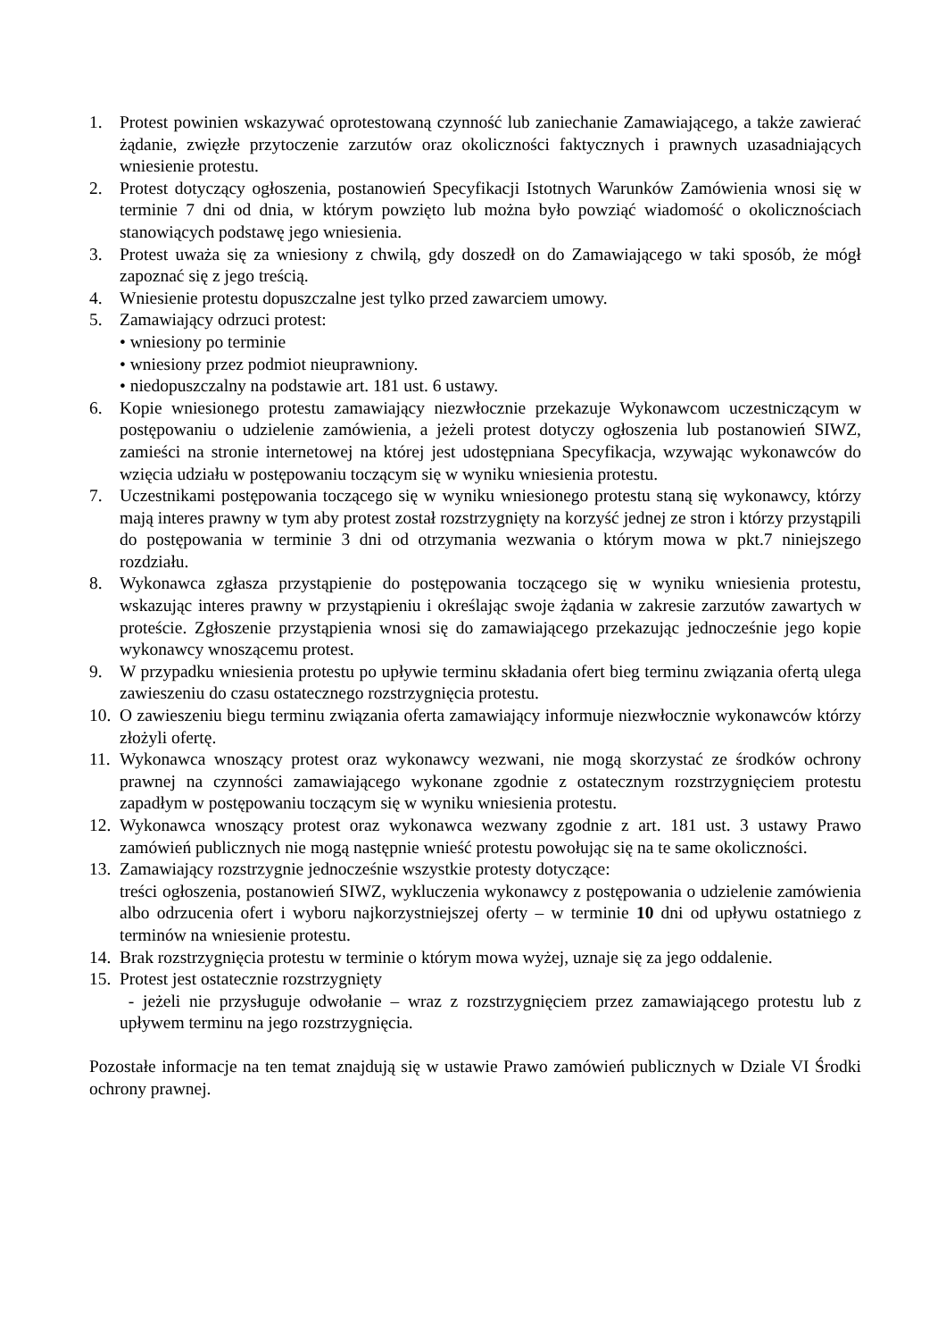1. Protest powinien wskazywać oprotestowaną czynność lub zaniechanie Zamawiającego, a także zawierać żądanie, zwięzłe przytoczenie zarzutów oraz okoliczności faktycznych i prawnych uzasadniających wniesienie protestu.
2. Protest dotyczący ogłoszenia, postanowień Specyfikacji Istotnych Warunków Zamówienia wnosi się w terminie 7 dni od dnia, w którym powzięto lub można było powziąć wiadomość o okolicznościach stanowiących podstawę jego wniesienia.
3. Protest uważa się za wniesiony z chwilą, gdy doszedł on do Zamawiającego w taki sposób, że mógł zapoznać się z jego treścią.
4. Wniesienie protestu dopuszczalne jest tylko przed zawarciem umowy.
5. Zamawiający odrzuci protest:
• wniesiony po terminie
• wniesiony przez podmiot nieuprawniony.
• niedopuszczalny na podstawie art. 181 ust. 6 ustawy.
6. Kopie wniesionego protestu zamawiający niezwłocznie przekazuje Wykonawcom uczestniczącym w postępowaniu o udzielenie zamówienia, a jeżeli protest dotyczy ogłoszenia lub postanowień SIWZ, zamieści na stronie internetowej na której jest udostępniana Specyfikacja, wzywając wykonawców do wzięcia udziału w postępowaniu toczącym się w wyniku wniesienia protestu.
7. Uczestnikami postępowania toczącego się w wyniku wniesionego protestu staną się wykonawcy, którzy mają interes prawny w tym aby protest został rozstrzygnięty na korzyść jednej ze stron i którzy przystąpili do postępowania w terminie 3 dni od otrzymania wezwania o którym mowa w pkt.7 niniejszego rozdziału.
8. Wykonawca zgłasza przystąpienie do postępowania toczącego się w wyniku wniesienia protestu, wskazując interes prawny w przystąpieniu i określając swoje żądania w zakresie zarzutów zawartych w proteście. Zgłoszenie przystąpienia wnosi się do zamawiającego przekazując jednocześnie jego kopie wykonawcy wnoszącemu protest.
9. W przypadku wniesienia protestu po upływie terminu składania ofert bieg terminu związania ofertą ulega zawieszeniu do czasu ostatecznego rozstrzygnięcia protestu.
10. O zawieszeniu biegu terminu związania oferta zamawiający informuje niezwłocznie wykonawców którzy złożyli ofertę.
11. Wykonawca wnoszący protest oraz wykonawcy wezwani, nie mogą skorzystać ze środków ochrony prawnej na czynności zamawiającego wykonane zgodnie z ostatecznym rozstrzygnięciem protestu zapadłym w postępowaniu toczącym się w wyniku wniesienia protestu.
12. Wykonawca wnoszący protest oraz wykonawca wezwany zgodnie z art. 181 ust. 3 ustawy Prawo zamówień publicznych nie mogą następnie wnieść protestu powołując się na te same okoliczności.
13. Zamawiający rozstrzygnie jednocześnie wszystkie protesty dotyczące:
treści ogłoszenia, postanowień SIWZ, wykluczenia wykonawcy z postępowania o udzielenie zamówienia albo odrzucenia ofert i wyboru najkorzystniejszej oferty – w terminie 10 dni od upływu ostatniego z terminów na wniesienie protestu.
14. Brak rozstrzygnięcia protestu w terminie o którym mowa wyżej, uznaje się za jego oddalenie.
15. Protest jest ostatecznie rozstrzygnięty
- jeżeli nie przysługuje odwołanie – wraz z rozstrzygnięciem przez zamawiającego protestu lub z upływem terminu na jego rozstrzygnięcia.
Pozostałe informacje na ten temat znajdują się w ustawie Prawo zamówień publicznych w Dziale VI Środki ochrony prawnej.